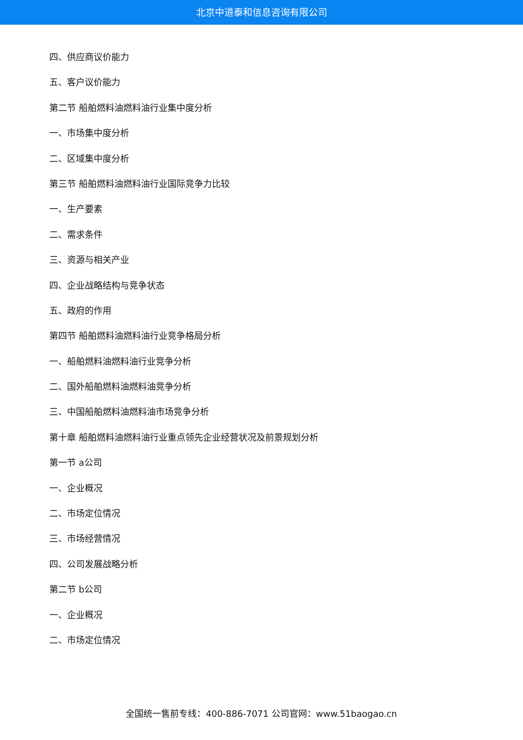北京中道泰和信息咨询有限公司
四、供应商议价能力
五、客户议价能力
第二节 船舶燃料油燃料油行业集中度分析
一、市场集中度分析
二、区域集中度分析
第三节 船舶燃料油燃料油行业国际竞争力比较
一、生产要素
二、需求条件
三、资源与相关产业
四、企业战略结构与竞争状态
五、政府的作用
第四节 船舶燃料油燃料油行业竞争格局分析
一、船舶燃料油燃料油行业竞争分析
二、国外船舶燃料油燃料油竞争分析
三、中国船舶燃料油燃料油市场竞争分析
第十章 船舶燃料油燃料油行业重点领先企业经营状况及前景规划分析
第一节 a公司
一、企业概况
二、市场定位情况
三、市场经营情况
四、公司发展战略分析
第二节 b公司
一、企业概况
二、市场定位情况
全国统一售前专线：400-886-7071 公司官网：www.51baogao.cn